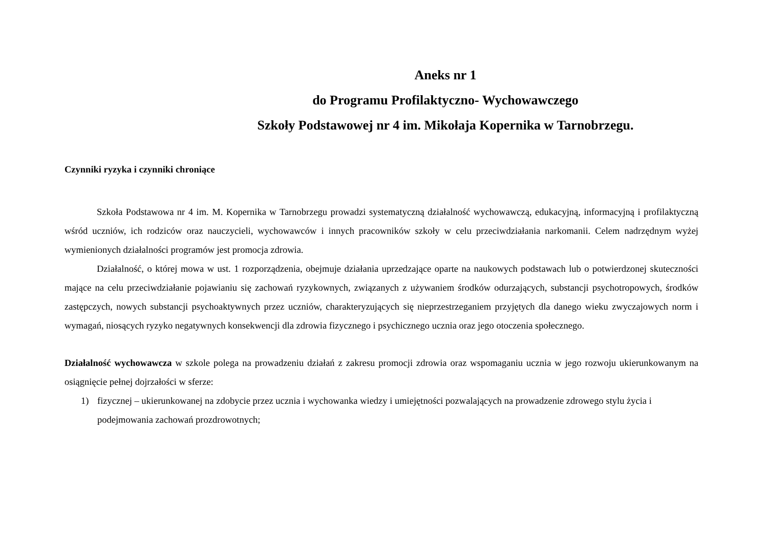Aneks nr 1
do Programu Profilaktyczno- Wychowawczego
Szkoły Podstawowej nr 4 im. Mikołaja Kopernika w Tarnobrzegu.
Czynniki ryzyka i czynniki chroniące
Szkoła Podstawowa nr 4 im. M. Kopernika w Tarnobrzegu prowadzi systematyczną działalność wychowawczą, edukacyjną, informacyjną i profilaktyczną wśród uczniów, ich rodziców oraz nauczycieli, wychowawców i innych pracowników szkoły w celu przeciwdziałania narkomanii. Celem nadrzędnym wyżej wymienionych działalności programów jest promocja zdrowia.
Działalność, o której mowa w ust. 1 rozporządzenia, obejmuje działania uprzedzające oparte na naukowych podstawach lub o potwierdzonej skuteczności mające na celu przeciwdziałanie pojawianiu się zachowań ryzykownych, związanych z używaniem środków odurzających, substancji psychotropowych, środków zastępczych, nowych substancji psychoaktywnych przez uczniów, charakteryzujących się nieprzestrzeganiem przyjętych dla danego wieku zwyczajowych norm i wymagań, niosących ryzyko negatywnych konsekwencji dla zdrowia fizycznego i psychicznego ucznia oraz jego otoczenia społecznego.
Działalność wychowawcza w szkole polega na prowadzeniu działań z zakresu promocji zdrowia oraz wspomaganiu ucznia w jego rozwoju ukierunkowanym na osiągnięcie pełnej dojrzałości w sferze:
1) fizycznej – ukierunkowanej na zdobycie przez ucznia i wychowanka wiedzy i umiejętności pozwalających na prowadzenie zdrowego stylu życia i podejmowania zachowań prozdrowotnych;